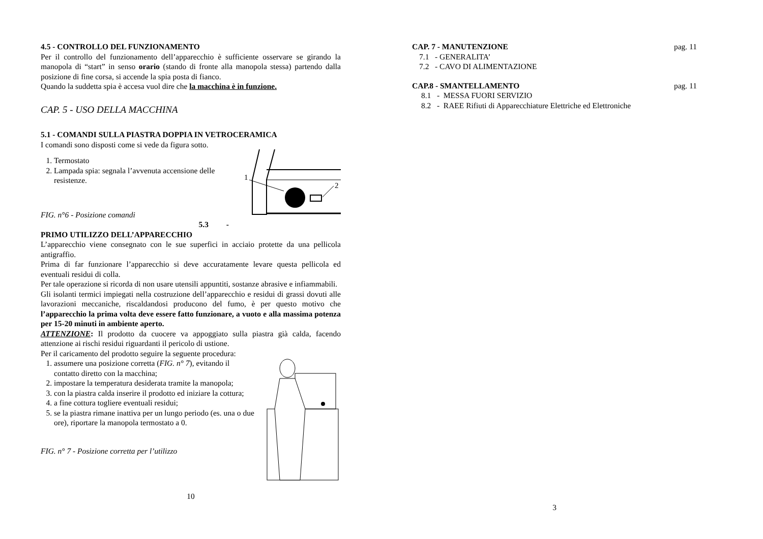4.5 - CONTROLLO DEL FUNZIONAMENTO
Per il controllo del funzionamento dell’apparecchio è sufficiente osservare se girando la manopola di “start” in senso orario (stando di fronte alla manopola stessa) partendo dalla posizione di fine corsa, si accende la spia posta di fianco.
Quando la suddetta spia è accesa vuol dire che la macchina è in funzione.
CAP. 5 - USO DELLA MACCHINA
5.1 - COMANDI SULLA PIASTRA DOPPIA IN VETROCERAMICA
I comandi sono disposti come si vede da figura sotto.
1. Termostato
2. Lampada spia: segnala l’avvenuta accensione delle resistenze.
FIG. n°6 - Posizione comandi
5.3 -
1
2
PRIMO UTILIZZO DELL’APPARECCHIO
L’apparecchio viene consegnato con le sue superfici in acciaio protette da una pellicola antigraffio.
Prima di far funzionare l’apparecchio si deve accuratamente levare questa pellicola ed eventuali residui di colla.
Per tale operazione si ricorda di non usare utensili appuntiti, sostanze abrasive e infiammabili.
Gli isolanti termici impiegati nella costruzione dell’apparecchio e residui di grassi dovuti alle lavorazioni meccaniche, riscaldandosi producono del fumo, è per questo motivo che l’apparecchio la prima volta deve essere fatto funzionare, a vuoto e alla massima potenza per 15-20 minuti in ambiente aperto.
ATTENZIONE: Il prodotto da cuocere va appoggiato sulla piastra già calda, facendo attenzione ai rischi residui riguardanti il pericolo di ustione.
Per il caricamento del prodotto seguire la seguente procedura:
1. assumere una posizione corretta (FIG. n° 7), evitando il contatto diretto con la macchina;
2. impostare la temperatura desiderata tramite la manopola;
3. con la piastra calda inserire il prodotto ed iniziare la cottura;
4. a fine cottura togliere eventuali residui;
5. se la piastra rimane inattiva per un lungo periodo (es. una o due ore), riportare la manopola termostato a 0.
FIG. n° 7 - Posizione corretta per l’utilizzo
10
CAP. 7 - MANUTENZIONE pag. 11
7.1 - GENERALITA’
7.2 - CAVO DI ALIMENTAZIONE
CAP.8 - SMANTELLAMENTO pag. 11
8.1 - MESSA FUORI SERVIZIO
8.2 - RAEE Rifiuti di Apparecchiature Elettriche ed Elettroniche
3